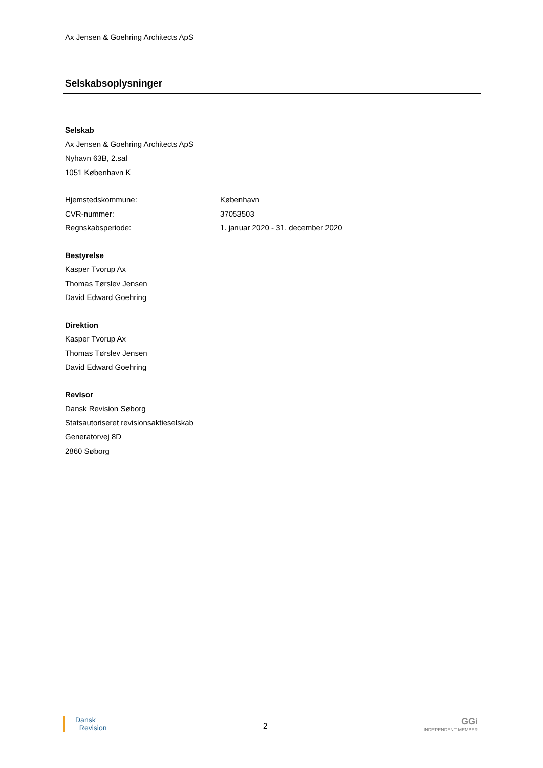Ax Jensen & Goehring Architects ApS
Selskabsoplysninger
Selskab
Ax Jensen & Goehring Architects ApS
Nyhavn 63B, 2.sal
1051 København K
Hjemstedskommune: København
CVR-nummer: 37053503
Regnskabsperiode: 1. januar 2020 - 31. december 2020
Bestyrelse
Kasper Tvorup Ax
Thomas Tørslev Jensen
David Edward Goehring
Direktion
Kasper Tvorup Ax
Thomas Tørslev Jensen
David Edward Goehring
Revisor
Dansk Revision Søborg
Statsautoriseret revisionsaktieselskab
Generatorvej 8D
2860 Søborg
Dansk
Revision
2
GGi
INDEPENDENT MEMBER